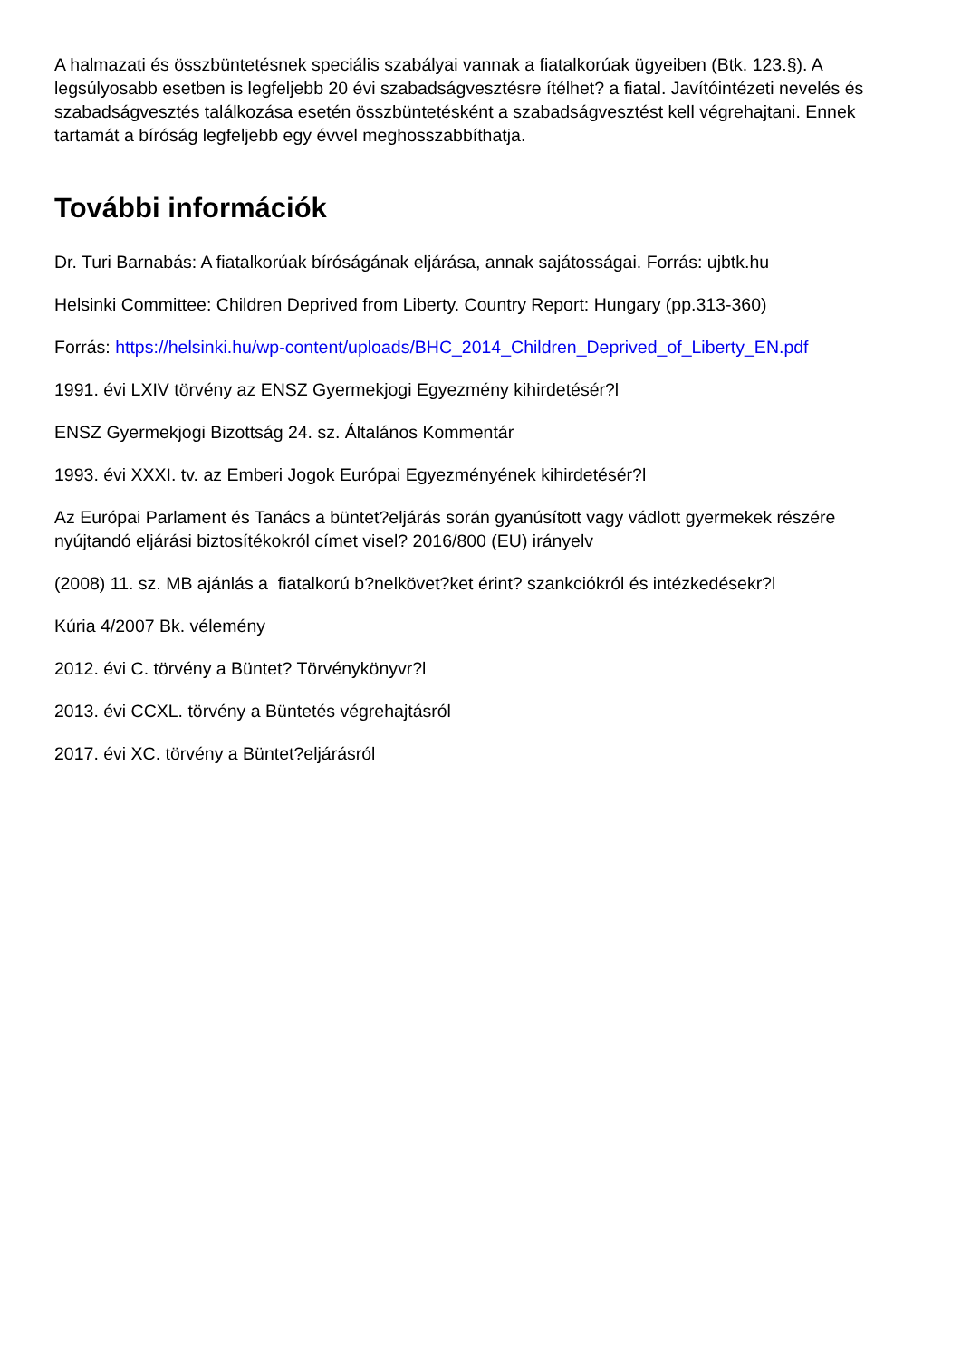A halmazati és összbüntetésnek speciális szabályai vannak a fiatalkorúak ügyeiben (Btk. 123.§). A legsúlyosabb esetben is legfeljebb 20 évi szabadságvesztésre ítélhet? a fiatal. Javítóintézeti nevelés és szabadságvesztés találkozása esetén összbüntetésként a szabadságvesztést kell végrehajtani. Ennek tartamát a bíróság legfeljebb egy évvel meghosszabbíthatja.
További információk
Dr. Turi Barnabás: A fiatalkorúak bíróságának eljárása, annak sajátosságai. Forrás: ujbtk.hu
Helsinki Committee: Children Deprived from Liberty. Country Report: Hungary (pp.313-360)
Forrás: https://helsinki.hu/wp-content/uploads/BHC_2014_Children_Deprived_of_Liberty_EN.pdf
1991. évi LXIV törvény az ENSZ Gyermekjogi Egyezmény kihirdetésér?l
ENSZ Gyermekjogi Bizottság 24. sz. Általános Kommentár
1993. évi XXXI. tv. az Emberi Jogok Európai Egyezményének kihirdetésér?l
Az Európai Parlament és Tanács a büntet?eljárás során gyanúsított vagy vádlott gyermekek részére nyújtandó eljárási biztosítékokról címet visel? 2016/800 (EU) irányelv
(2008) 11. sz. MB ajánlás a fiatalkorú b?nelkövet?ket érint? szankciókról és intézkedésekr?l
Kúria 4/2007 Bk. vélemény
2012. évi C. törvény a Büntet? Törvénykönyvr?l
2013. évi CCXL. törvény a Büntetés végrehajtásról
2017. évi XC. törvény a Büntet?eljárásról